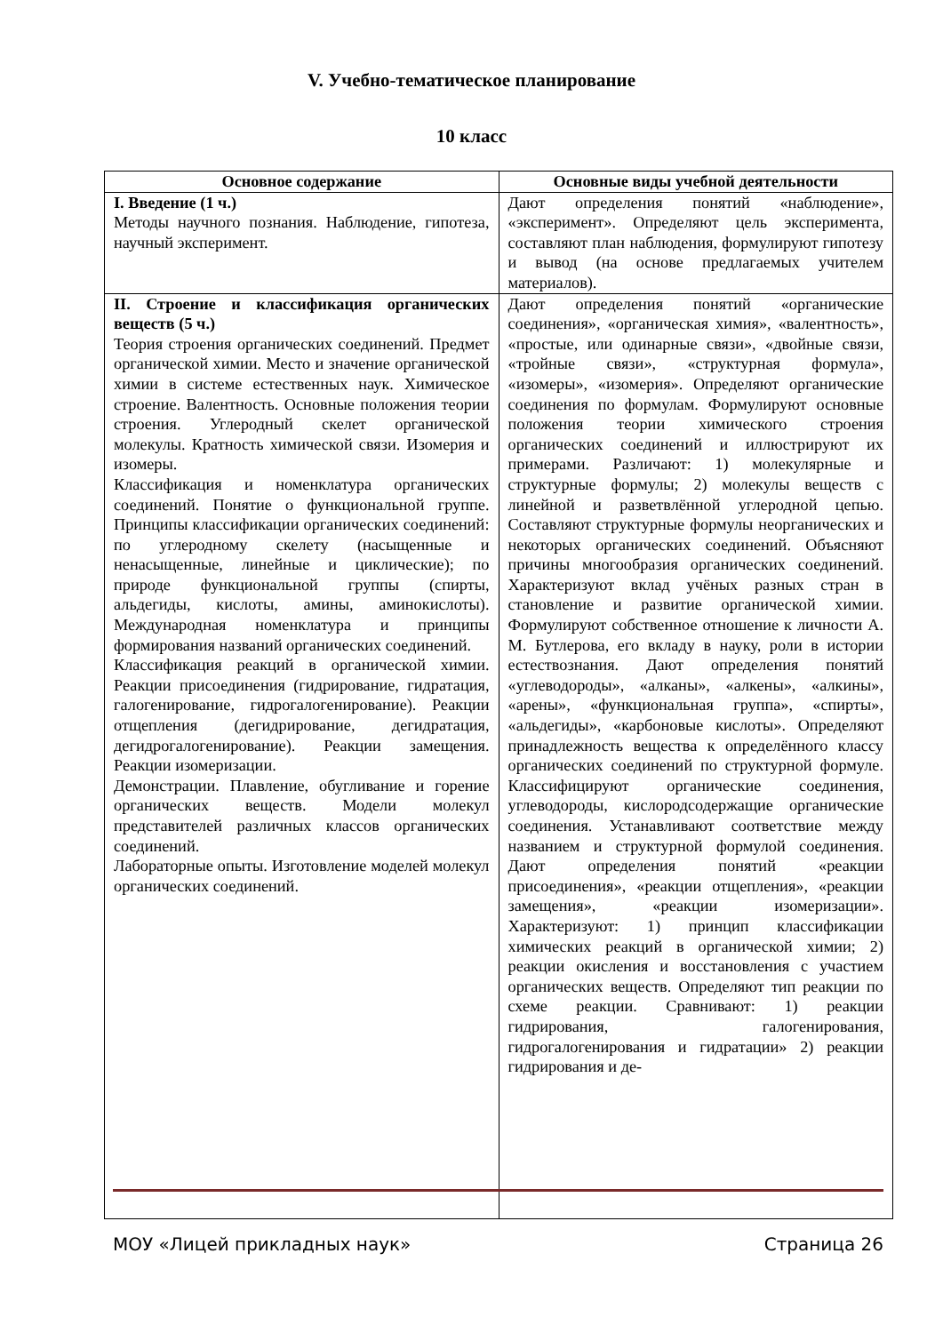V. Учебно-тематическое планирование
10 класс
| Основное содержание | Основные виды учебной деятельности |
| --- | --- |
| I. Введение (1 ч.) Методы научного познания. Наблюдение, гипотеза, научный эксперимент. | Дают определения понятий «наблюдение», «эксперимент». Определяют цель эксперимента, составляют план наблюдения, формулируют гипотезу и вывод (на основе предлагаемых учителем материалов). |
| II. Строение и классификация органических веществ (5 ч.) Теория строения органических соединений. Предмет органической химии. Место и значение органической химии в системе естественных наук. Химическое строение. Валентность. Основные положения теории строения. Углеродный скелет органической молекулы. Кратность химической связи. Изомерия и изомеры. Классификация и номенклатура органических соединений. Понятие о функциональной группе. Принципы классификации органических соединений: по углеродному скелету (насыщенные и ненасыщенные, линейные и циклические); по природе функциональной группы (спирты, альдегиды, кислоты, амины, аминокислоты). Международная номенклатура и принципы формирования названий органических соединений. Классификация реакций в органической химии. Реакции присоединения (гидрирование, гидратация, галогенирование, гидрогалогенирование). Реакции отщепления (дегидрирование, дегидратация, дегидрогалогенирование). Реакции замещения. Реакции изомеризации. Демонстрации. Плавление, обугливание и горение органических веществ. Модели молекул представителей различных классов органических соединений. Лабораторные опыты. Изготовление моделей молекул органических соединений. | Дают определения понятий «органические соединения», «органическая химия», «валентность», «простые, или одинарные связи», «двойные связи, «тройные связи», «структурная формула», «изомеры», «изомерия». Определяют органические соединения по формулам. Формулируют основные положения теории химического строения органических соединений и иллюстрируют их примерами. Различают: 1) молекулярные и структурные формулы; 2) молекулы веществ с линейной и разветвлённой углеродной цепью. Составляют структурные формулы неорганических и некоторых органических соединений. Объясняют причины многообразия органических соединений. Характеризуют вклад учёных разных стран в становление и развитие органической химии. Формулируют собственное отношение к личности А. М. Бутлерова, его вкладу в науку, роли в истории естествознания. Дают определения понятий «углеводороды», «алканы», «алкены», «алкины», «арены», «функциональная группа», «спирты», «альдегиды», «карбоновые кислоты». Определяют принадлежность вещества к определённого классу органических соединений по структурной формуле. Классифицируют органические соединения, углеводороды, кислородсодержащие органические соединения. Устанавливают соответствие между названием и структурной формулой соединения. Дают определения понятий «реакции присоединения», «реакции отщепления», «реакции замещения», «реакции изомеризации». Характеризуют: 1) принцип классификации химических реакций в органической химии; 2) реакции окисления и восстановления с участием органических веществ. Определяют тип реакции по схеме реакции. Сравнивают: 1) реакции гидрирования, галогенирования, гидрогалогенирования и гидратации» 2) реакции гидрирования и де- |
МОУ «Лицей прикладных наук» Страница 26